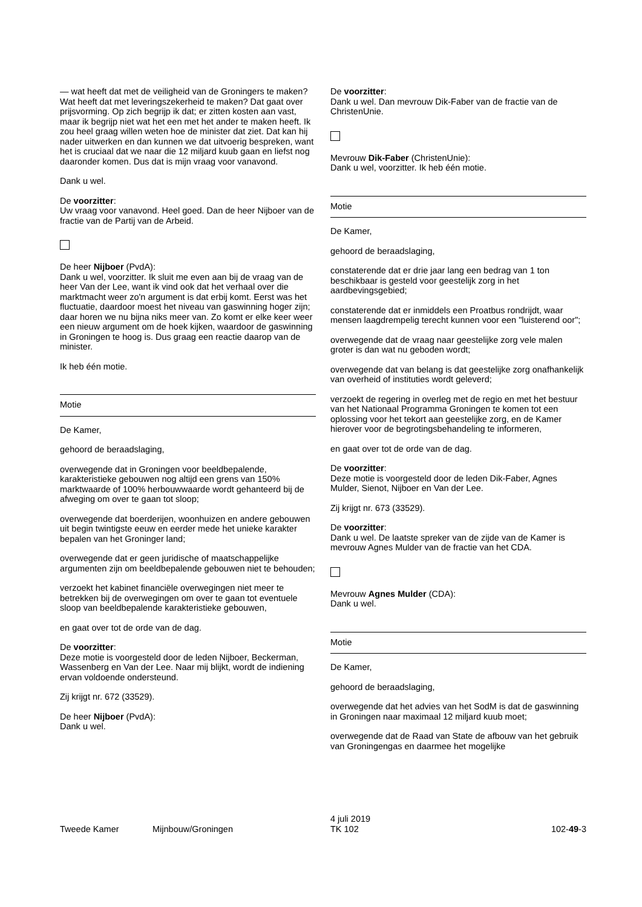— wat heeft dat met de veiligheid van de Groningers te maken? Wat heeft dat met leveringszekerheid te maken? Dat gaat over prijsvorming. Op zich begrijp ik dat; er zitten kosten aan vast, maar ik begrijp niet wat het een met het ander te maken heeft. Ik zou heel graag willen weten hoe de minister dat ziet. Dat kan hij nader uitwerken en dan kunnen we dat uitvoerig bespreken, want het is cruciaal dat we naar die 12 miljard kuub gaan en liefst nog daaronder komen. Dus dat is mijn vraag voor vanavond.
Dank u wel.
De voorzitter:
Uw vraag voor vanavond. Heel goed. Dan de heer Nijboer van de fractie van de Partij van de Arbeid.
De heer Nijboer (PvdA):
Dank u wel, voorzitter. Ik sluit me even aan bij de vraag van de heer Van der Lee, want ik vind ook dat het verhaal over die marktmacht weer zo'n argument is dat erbij komt. Eerst was het fluctuatie, daardoor moest het niveau van gaswinning hoger zijn; daar horen we nu bijna niks meer van. Zo komt er elke keer weer een nieuw argument om de hoek kijken, waardoor de gaswinning in Groningen te hoog is. Dus graag een reactie daarop van de minister.
Ik heb één motie.
Motie
De Kamer,
gehoord de beraadslaging,
overwegende dat in Groningen voor beeldbepalende, karakteristieke gebouwen nog altijd een grens van 150% marktwaarde of 100% herbouwwaarde wordt gehanteerd bij de afweging om over te gaan tot sloop;
overwegende dat boerderijen, woonhuizen en andere gebouwen uit begin twintigste eeuw en eerder mede het unieke karakter bepalen van het Groninger land;
overwegende dat er geen juridische of maatschappelijke argumenten zijn om beeldbepalende gebouwen niet te behouden;
verzoekt het kabinet financiële overwegingen niet meer te betrekken bij de overwegingen om over te gaan tot eventuele sloop van beeldbepalende karakteristieke gebouwen,
en gaat over tot de orde van de dag.
De voorzitter:
Deze motie is voorgesteld door de leden Nijboer, Beckerman, Wassenberg en Van der Lee. Naar mij blijkt, wordt de indiening ervan voldoende ondersteund.
Zij krijgt nr. 672 (33529).
De heer Nijboer (PvdA):
Dank u wel.
De voorzitter:
Dank u wel. Dan mevrouw Dik-Faber van de fractie van de ChristenUnie.
Mevrouw Dik-Faber (ChristenUnie):
Dank u wel, voorzitter. Ik heb één motie.
Motie
De Kamer,
gehoord de beraadslaging,
constaterende dat er drie jaar lang een bedrag van 1 ton beschikbaar is gesteld voor geestelijk zorg in het aardbevingsgebied;
constaterende dat er inmiddels een Proatbus rondrijdt, waar mensen laagdrempelig terecht kunnen voor een "luisterend oor";
overwegende dat de vraag naar geestelijke zorg vele malen groter is dan wat nu geboden wordt;
overwegende dat van belang is dat geestelijke zorg onafhankelijk van overheid of instituties wordt geleverd;
verzoekt de regering in overleg met de regio en met het bestuur van het Nationaal Programma Groningen te komen tot een oplossing voor het tekort aan geestelijke zorg, en de Kamer hierover voor de begrotingsbehandeling te informeren,
en gaat over tot de orde van de dag.
De voorzitter:
Deze motie is voorgesteld door de leden Dik-Faber, Agnes Mulder, Sienot, Nijboer en Van der Lee.
Zij krijgt nr. 673 (33529).
De voorzitter:
Dank u wel. De laatste spreker van de zijde van de Kamer is mevrouw Agnes Mulder van de fractie van het CDA.
Mevrouw Agnes Mulder (CDA):
Dank u wel.
Motie
De Kamer,
gehoord de beraadslaging,
overwegende dat het advies van het SodM is dat de gaswinning in Groningen naar maximaal 12 miljard kuub moet;
overwegende dat de Raad van State de afbouw van het gebruik van Groningengas en daarmee het mogelijke
Tweede Kamer Mijnbouw/Groningen
4 juli 2019
TK 102
102-49-3